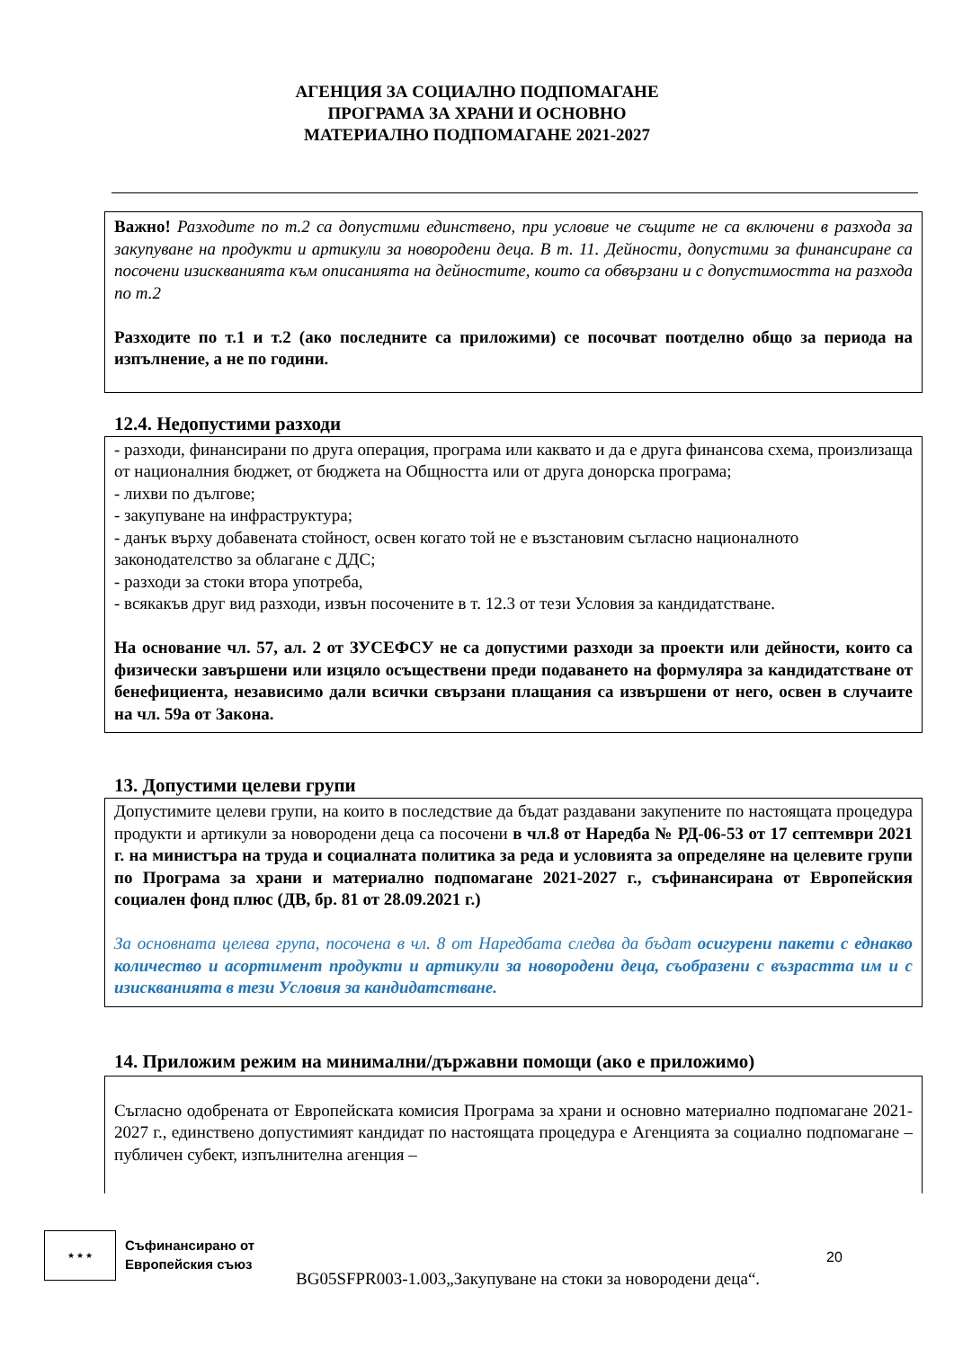АГЕНЦИЯ ЗА СОЦИАЛНО ПОДПОМАГАНЕ
ПРОГРАМА ЗА ХРАНИ И ОСНОВНО
МАТЕРИАЛНО ПОДПОМАГАНЕ 2021-2027
Важно! Разходите по т.2 са допустими единствено, при условие че същите не са включени в разхода за закупуване на продукти и артикули за новородени деца. В т. 11. Дейности, допустими за финансиране са посочени изискванията към описанията на дейностите, които са обвързани и с допустимостта на разхода по т.2
Разходите по т.1 и т.2 (ако последните са приложими) се посочват поотделно общо за периода на изпълнение, а не по години.
12.4. Недопустими разходи
- разходи, финансирани по друга операция, програма или каквато и да е друга финансова схема, произлизаща от националния бюджет, от бюджета на Общността или от друга донорска програма;
- лихви по дългове;
- закупуване на инфраструктура;
- данък върху добавената стойност, освен когато той не е възстановим съгласно националното законодателство за облагане с ДДС;
- разходи за стоки втора употреба,
- всякакъв друг вид разходи, извън посочените в т. 12.3 от тези Условия за кандидатстване.
На основание чл. 57, ал. 2 от ЗУСЕФСУ не са допустими разходи за проекти или дейности, които са физически завършени или изцяло осъществени преди подаването на формуляра за кандидатстване от бенефициента, независимо дали всички свързани плащания са извършени от него, освен в случаите на чл. 59а от Закона.
13. Допустими целеви групи
Допустимите целеви групи, на които в последствие да бъдат раздавани закупените по настоящата процедура продукти и артикули за новородени деца са посочени в чл.8 от Наредба № РД-06-53 от 17 септември 2021 г. на министъра на труда и социалната политика за реда и условията за определяне на целевите групи по Програма за храни и материално подпомагане 2021-2027 г., съфинансирана от Европейския социален фонд плюс (ДВ, бр. 81 от 28.09.2021 г.)
За основната целева група, посочена в чл. 8 от Наредбата следва да бъдат осигурени пакети с еднакво количество и асортимент продукти и артикули за новородени деца, съобразени с възрастта им и с изискванията в тези Условия за кандидатстване.
14. Приложим режим на минимални/държавни помощи (ако е приложимо)
Съгласно одобрената от Европейската комисия Програма за храни и основно материално подпомагане 2021-2027 г., единствено допустимият кандидат по настоящата процедура е Агенцията за социално подпомагане – публичен субект, изпълнителна агенция –
★ ★ ★
Съфинансирано от
Европейския съюз
20
BG05SFPR003-1.003„Закупуване на стоки за новородени деца“.